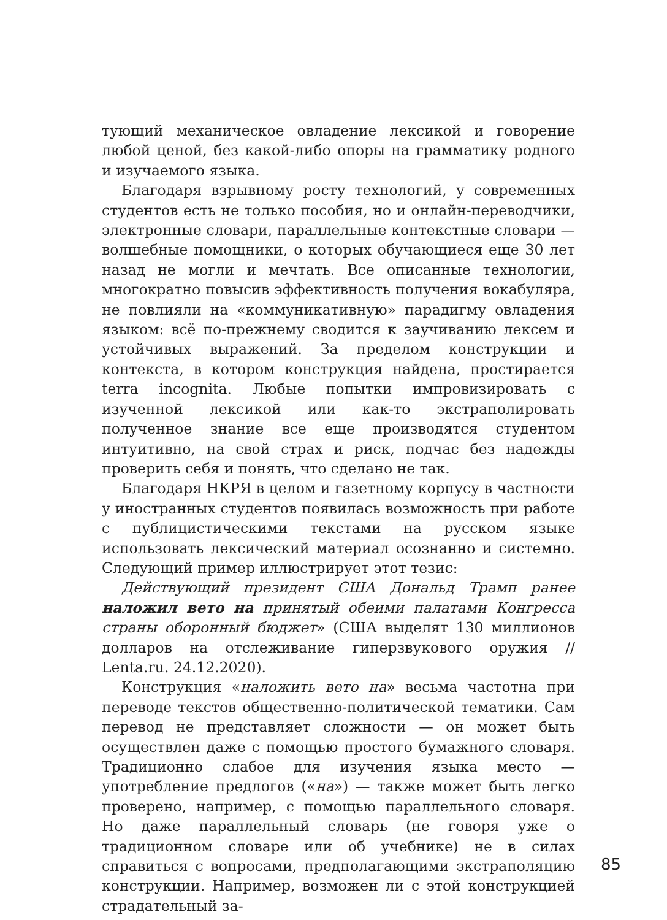тующий механическое овладение лексикой и говорение любой ценой, без какой-либо опоры на грамматику родного и изучаемого языка.
Благодаря взрывному росту технологий, у современных студентов есть не только пособия, но и онлайн-переводчики, электронные словари, параллельные контекстные словари — волшебные помощники, о которых обучающиеся еще 30 лет назад не могли и мечтать. Все описанные технологии, многократно повысив эффективность получения вокабуляра, не повлияли на «коммуникативную» парадигму овладения языком: всё по-прежнему сводится к заучиванию лексем и устойчивых выражений. За пределом конструкции и контекста, в котором конструкция найдена, простирается terra incognita. Любые попытки импровизировать с изученной лексикой или как-то экстраполировать полученное знание все еще производятся студентом интуитивно, на свой страх и риск, подчас без надежды проверить себя и понять, что сделано не так.
Благодаря НКРЯ в целом и газетному корпусу в частности у иностранных студентов появилась возможность при работе с публицистическими текстами на русском языке использовать лексический материал осознанно и системно. Следующий пример иллюстрирует этот тезис:
Действующий президент США Дональд Трамп ранее наложил вето на принятый обеими палатами Конгресса страны оборонный бюджет» (США выделят 130 миллионов долларов на отслеживание гиперзвукового оружия // Lenta.ru. 24.12.2020).
Конструкция «наложить вето на» весьма частотна при переводе текстов общественно-политической тематики. Сам перевод не представляет сложности — он может быть осуществлен даже с помощью простого бумажного словаря. Традиционно слабое для изучения языка место — употребление предлогов («на») — также может быть легко проверено, например, с помощью параллельного словаря. Но даже параллельный словарь (не говоря уже о традиционном словаре или об учебнике) не в силах справиться с вопросами, предполагающими экстраполяцию конструкции. Например, возможен ли с этой конструкцией страдательный за-
85